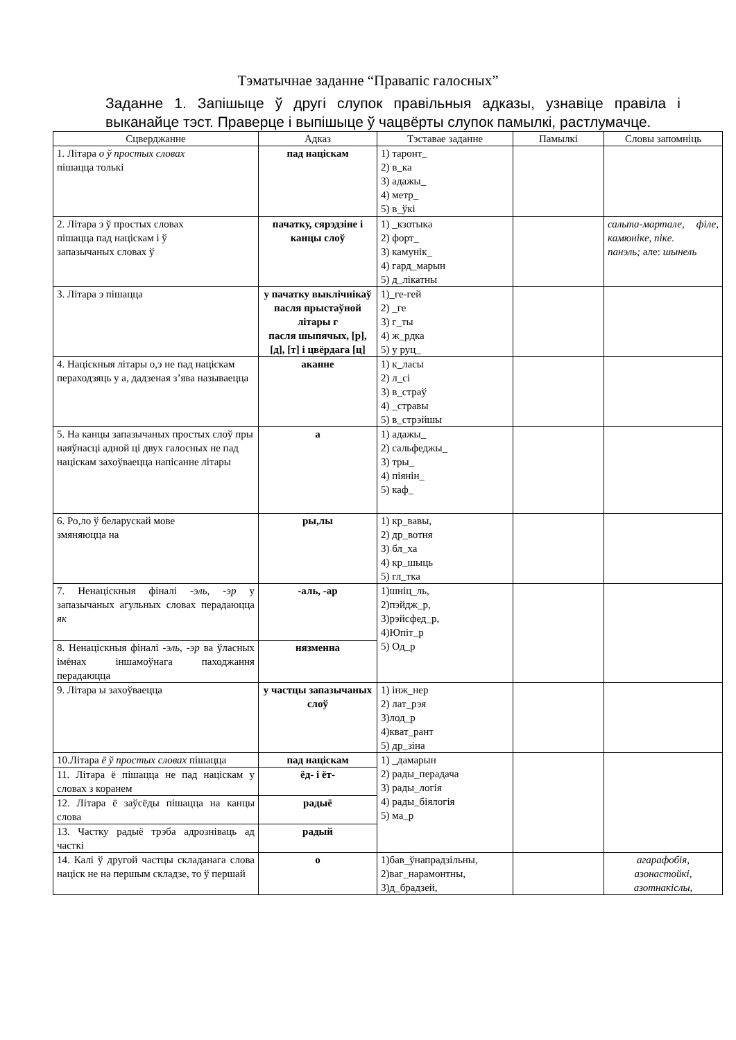Тэматычнае заданне “Правапіс галосных”
Заданне 1. Запішыце ў другі слупок правільныя адказы, узнавіце правіла і выканайце тэст. Праверце і выпішыце ў чацвёрты слупок памылкі, растлумачце.
| Сцверджанне | Адказ | Тэставае заданне | Памылкі | Словы запомніць |
| --- | --- | --- | --- | --- |
| 1. Літара о ў простых словах пішацца толькі | пад націскам | 1) таронт_ 2) в_ка 3) адажы_ 4) метр_ 5) в_ўкі | | |
| 2. Літара э ў простых словах пішацца пад націскам і ў запазычаных словах ў | пачатку, сярэдзіне і канцы слоў | 1) _кзотыка 2) форт_ 3) камунік_ 4) гард_марын 5) д_лікатны | | сальта-мартале, філе, камюнікe, пікe. панэль; але: шынель |
| 3. Літара э пішацца | у пачатку выклічнікаў пасля прыстаўной літары г пасля шыпячых, [р], [д], [т] і цвёрдага [ц] | 1)_ге-гей 2) _ге 3) г_ты 4) ж_рдка 5) у руц_ | | |
| 4. Націскныя літары о,э не пад націскам пераходзяць у а, дадзеная з’ява называецца | аканне | 1) к_ласы 2) л_сі 3) в_страў 4) _стравы 5) в_стрэйшы | | |
| 5. На канцы запазычаных простых слоў пры наяўнасці адной ці двух галосных не пад націскам захоўваецца напісанне літары | а | 1) адажы_ 2) сальфеджы_ 3) тры_ 4) піянін_ 5) каф_ | | |
| 6. Ро,ло ў беларускай мове змяняюцца на | ры,лы | 1) кр_вавы, 2) др_вотня 3) бл_ха 4) кр_шыць 5) гл_тка | | |
| 7. Ненаціскныя фіналі -эль, -эр у запазычаных агульных словах перадаюцца як | -аль, -ар | 1)шніц_ль, 2)пэйдж_р, 3)рэйсфед_р, 4)Юпіт_р 5) Од_р | | |
| 8. Ненаціскныя фіналі -эль, -эр ва ўласных імёнах іншамоўнага паходжання перадаюцца | нязменна | | | |
| 9. Літара ы захоўваецца | у частцы запазычаных слоў | 1) інж_нер 2) лат_рэя 3)лод_р 4)кват_рант 5) др_зіна | | |
| 10.Літара ё ў простых словах пішацца | пад націскам | 1) _дамарын 2) рады_перадача 3) рады_логія 4) рады_біялогія 5) ма_р | | |
| 11. Літара ё пішацца не пад націскам у словах з коранем | ёд- і ёт- | | | |
| 12. Літара ё заўсёды пішацца на канцы слова | радыё | | | |
| 13. Частку радыё трэба адрозніваць ад часткі | радый | | | |
| 14. Калі ў другой частцы складанага слова націск не на першым складзе, то ў першай | о | 1)бав_ўнапрадзільны, 2)ваг_нарамонтны, 3)д_брадзей, | | агарафобія, азонастойкі, азотнакіслы, |